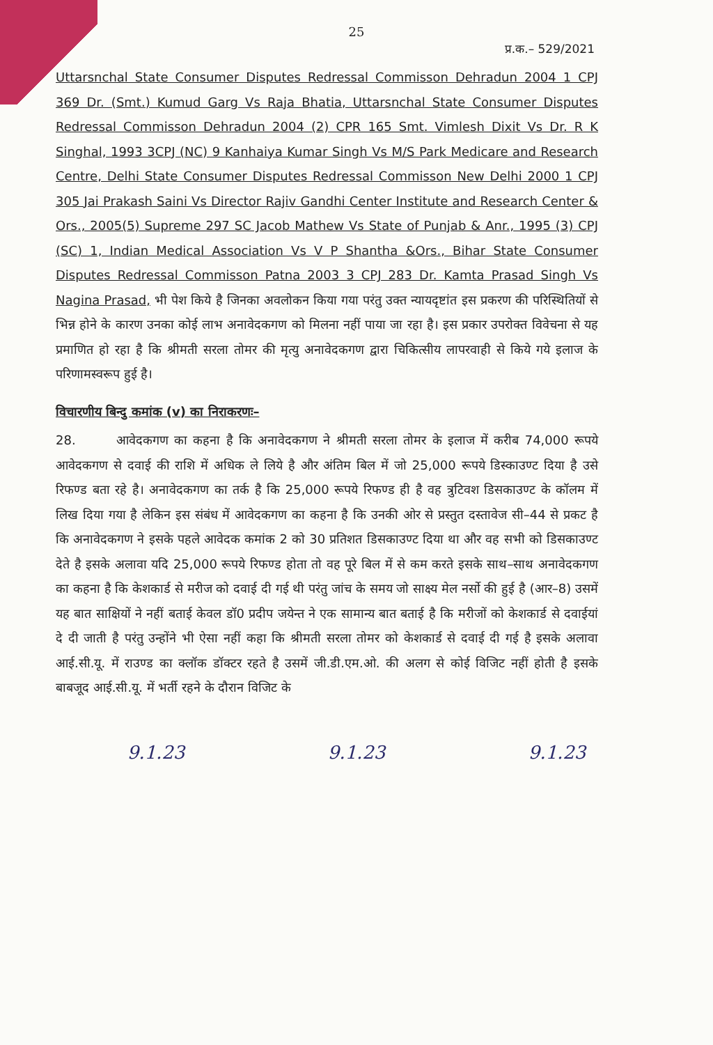25
प्र.क.– 529/2021
Uttarsnchal State Consumer Disputes Redressal Commisson Dehradun 2004 1 CPJ 369 Dr. (Smt.) Kumud Garg Vs Raja Bhatia, Uttarsnchal State Consumer Disputes Redressal Commisson Dehradun 2004 (2) CPR 165 Smt. Vimlesh Dixit Vs Dr. R K Singhal, 1993 3CPJ (NC) 9 Kanhaiya Kumar Singh Vs M/S Park Medicare and Research Centre, Delhi State Consumer Disputes Redressal Commisson New Delhi 2000 1 CPJ 305 Jai Prakash Saini Vs Director Rajiv Gandhi Center Institute and Research Center & Ors., 2005(5) Supreme 297 SC Jacob Mathew Vs State of Punjab & Anr., 1995 (3) CPJ (SC) 1, Indian Medical Association Vs V P Shantha &Ors., Bihar State Consumer Disputes Redressal Commisson Patna 2003 3 CPJ 283 Dr. Kamta Prasad Singh Vs Nagina Prasad, भी पेश किये है जिनका अवलोकन किया गया परंतु उक्त न्यायदृष्टांत इस प्रकरण की परिस्थितियों से भिन्न होने के कारण उनका कोई लाभ अनावेदकगण को मिलना नहीं पाया जा रहा है। इस प्रकार उपरोक्त विवेचना से यह प्रमाणित हो रहा है कि श्रीमती सरला तोमर की मृत्यु अनावेदकगण द्वारा चिकित्सीय लापरवाही से किये गये इलाज के परिणामस्वरूप हुई है।
विचारणीय बिन्दु कमांक (v) का निराकरणः–
28. आवेदकगण का कहना है कि अनावेदकगण ने श्रीमती सरला तोमर के इलाज में करीब 74,000 रूपये आवेदकगण से दवाई की राशि में अधिक ले लिये है और अंतिम बिल में जो 25,000 रूपये डिस्काउण्ट दिया है उसे रिफण्ड बता रहे है। अनावेदकगण का तर्क है कि 25,000 रूपये रिफण्ड ही है वह त्रुटिवश डिसकाउण्ट के कॉलम में लिख दिया गया है लेकिन इस संबंध में आवेदकगण का कहना है कि उनकी ओर से प्रस्तुत दस्तावेज सी–44 से प्रकट है कि अनावेदकगण ने इसके पहले आवेदक कमांक 2 को 30 प्रतिशत डिसकाउण्ट दिया था और वह सभी को डिसकाउण्ट देते है इसके अलावा यदि 25,000 रूपये रिफण्ड होता तो वह पूरे बिल में से कम करते इसके साथ–साथ अनावेदकगण का कहना है कि केशकार्ड से मरीज को दवाई दी गई थी परंतु जांच के समय जो साक्ष्य मेल नर्सो की हुई है (आर–8) उसमें यह बात साक्षियों ने नहीं बताई केवल डॉ0 प्रदीप जयेन्त ने एक सामान्य बात बताई है कि मरीजों को केशकार्ड से दवाईयां दे दी जाती है परंतु उन्होंने भी ऐसा नहीं कहा कि श्रीमती सरला तोमर को केशकार्ड से दवाई दी गई है इसके अलावा आई.सी.यू. में राउण्ड का क्लॉक डॉक्टर रहते है उसमें जी.डी.एम.ओ. की अलग से कोई विजिट नहीं होती है इसके बाबजूद आई.सी.यू. में भर्ती रहने के दौरान विजिट के
9.1.23 9.1.23 9.1.23